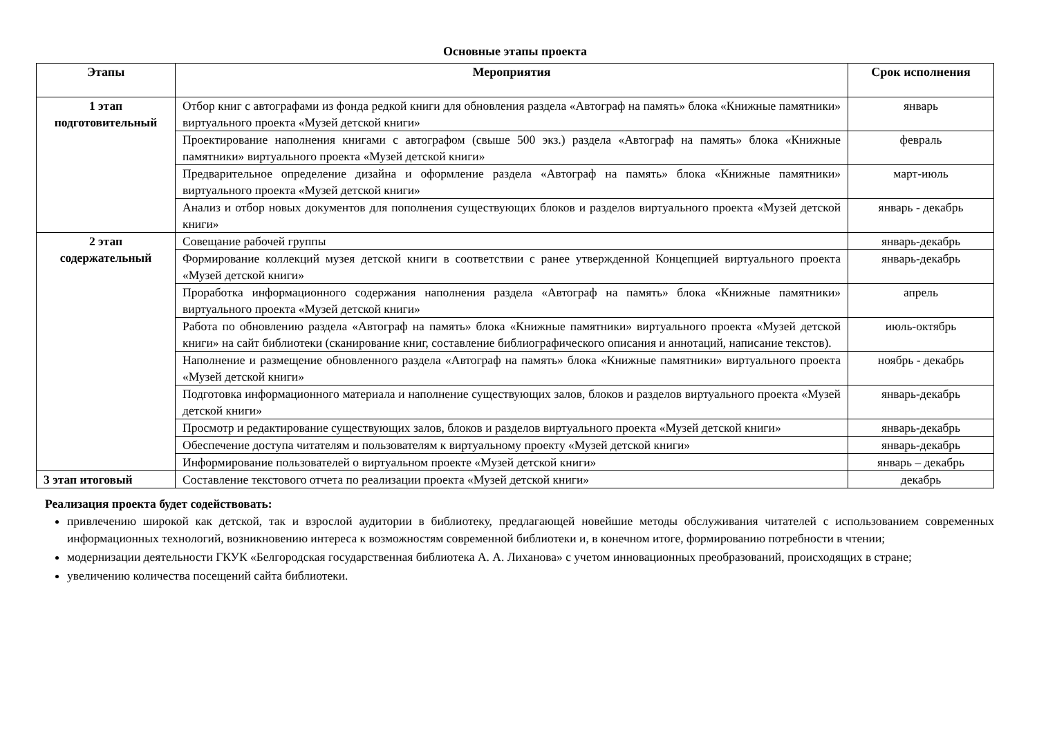Основные этапы проекта
| Этапы | Мероприятия | Срок исполнения |
| --- | --- | --- |
| 1 этап подготовительный | Отбор книг с автографами из фонда редкой книги для обновления раздела «Автограф на память» блока «Книжные памятники» виртуального проекта «Музей детской книги» | январь |
| | Проектирование наполнения книгами с автографом (свыше 500 экз.) раздела «Автограф на память» блока «Книжные памятники» виртуального проекта «Музей детской книги» | февраль |
| | Предварительное определение дизайна и оформление раздела «Автограф на память» блока «Книжные памятники» виртуального проекта «Музей детской книги» | март-июль |
| | Анализ и отбор новых документов для пополнения существующих блоков и разделов виртуального проекта «Музей детской книги» | январь - декабрь |
| 2 этап содержательный | Совещание рабочей группы | январь-декабрь |
| | Формирование коллекций музея детской книги в соответствии с ранее утвержденной Концепцией виртуального проекта «Музей детской книги» | январь-декабрь |
| | Проработка информационного содержания наполнения раздела «Автограф на память» блока «Книжные памятники» виртуального проекта «Музей детской книги» | апрель |
| | Работа по обновлению раздела «Автограф на память» блока «Книжные памятники» виртуального проекта «Музей детской книги» на сайт библиотеки (сканирование книг, составление библиографического описания и аннотаций, написание текстов). | июль-октябрь |
| | Наполнение и размещение обновленного раздела «Автограф на память» блока «Книжные памятники» виртуального проекта «Музей детской книги» | ноябрь - декабрь |
| | Подготовка информационного материала и наполнение существующих залов, блоков и разделов виртуального проекта «Музей детской книги» | январь-декабрь |
| | Просмотр и редактирование существующих залов, блоков и разделов виртуального проекта «Музей детской книги» | январь-декабрь |
| | Обеспечение доступа читателям и пользователям к виртуальному проекту «Музей детской книги» | январь-декабрь |
| | Информирование пользователей о виртуальном проекте «Музей детской книги» | январь – декабрь |
| 3 этап итоговый | Составление текстового отчета по реализации проекта «Музей детской книги» | декабрь |
Реализация проекта будет содействовать:
привлечению широкой как детской, так и взрослой аудитории в библиотеку, предлагающей новейшие методы обслуживания читателей с использованием современных информационных технологий, возникновению интереса к возможностям современной библиотеки и, в конечном итоге, формированию потребности в чтении;
модернизации деятельности ГКУК «Белгородская государственная библиотека А. А. Лиханова» с учетом инновационных преобразований, происходящих в стране;
увеличению количества посещений сайта библиотеки.